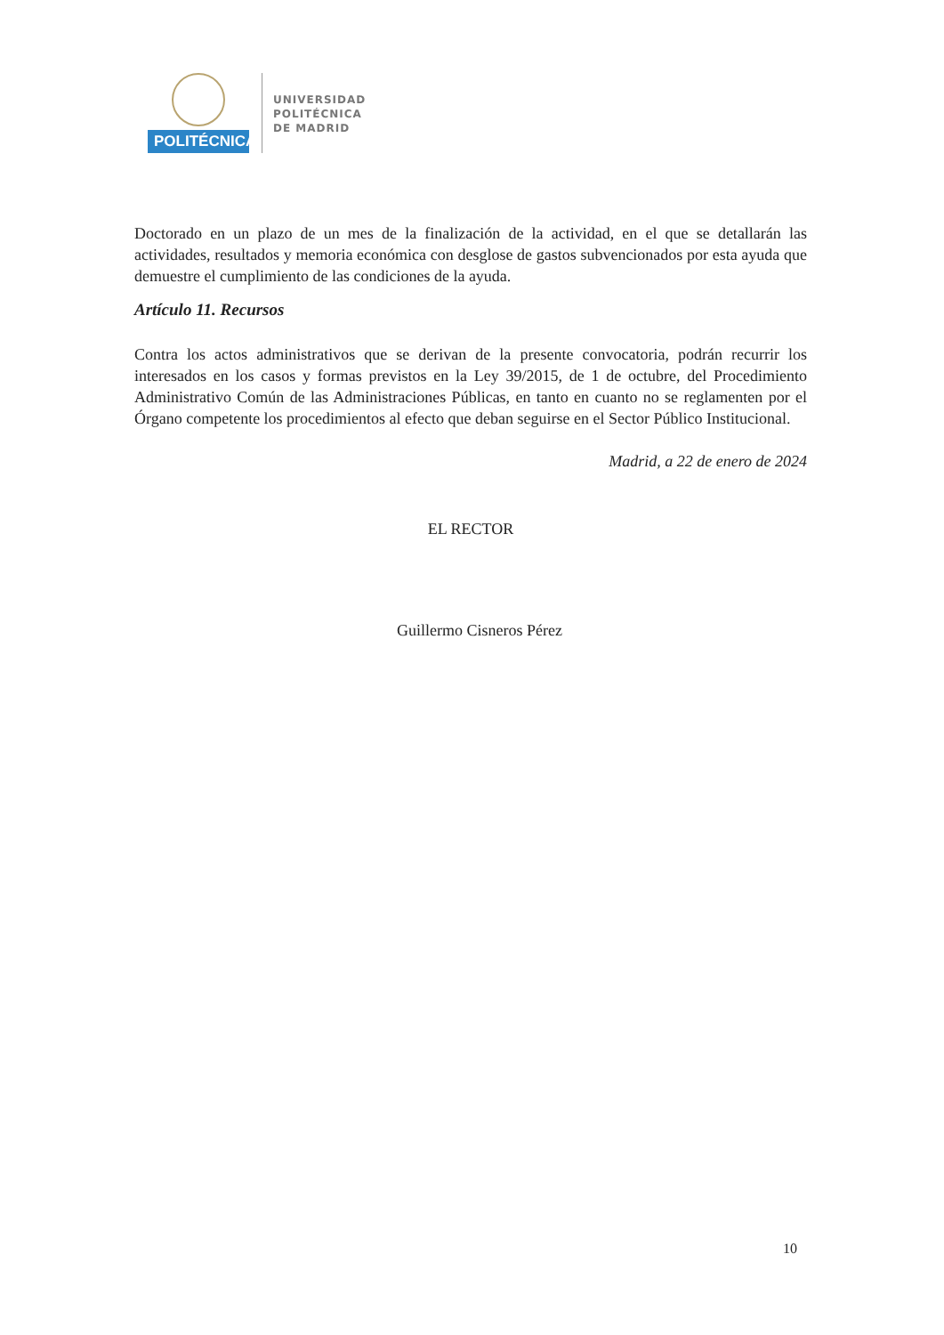POLITÉCNICA
UNIVERSIDAD
POLITÉCNICA
DE MADRID
Doctorado en un plazo de un mes de la finalización de la actividad, en el que se detallarán las actividades, resultados y memoria económica con desglose de gastos subvencionados por esta ayuda que demuestre el cumplimiento de las condiciones de la ayuda.
Artículo 11. Recursos
Contra los actos administrativos que se derivan de la presente convocatoria, podrán recurrir los interesados en los casos y formas previstos en la Ley 39/2015, de 1 de octubre, del Procedimiento Administrativo Común de las Administraciones Públicas, en tanto en cuanto no se reglamenten por el Órgano competente los procedimientos al efecto que deban seguirse en el Sector Público Institucional.
Madrid, a 22 de enero de 2024
EL RECTOR
Guillermo Cisneros Pérez
10